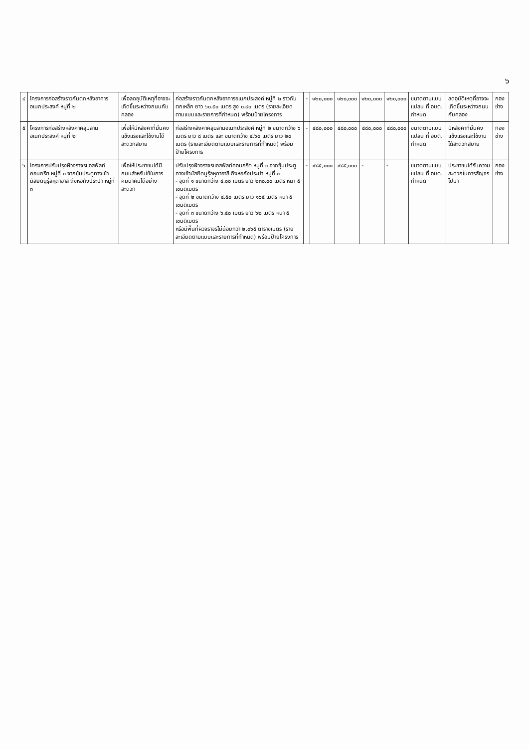๖
| ๔ | โครงการก่อสร้างราวกันตกหลังอาคารอเนกประสงค์ หมู่ที่ ๒ | เพื่อลดอุบัติเหตุที่อาจจะเกิดขึ้นระหว่างถนนกับคลอง | ก่อสร้างราวกันตกหลังอาคารอเนกประสงค์ หมู่ที่ ๒ ราวกันตกเหล็ก ยาว ๖๐.๕๐ เมตร สูง ๐.๙๐ เมตร (รายละเอียดตามแบบและรายการที่กำหนด) พร้อมป้ายโครงการ | - | ๑๒๐,๐๐๐ | ๑๒๐,๐๐๐ | ๑๒๐,๐๐๐ | ๑๒๐,๐๐๐ | ขนาดตามแบบแปลน ที่ อบต. กำหนด | ลดอุบัติเหตุที่อาจจะเกิดขึ้นระหว่างถนนกับคลอง | กองช่าง |
| ๕ | โครงการก่อสร้างหลังคาคลุมลานอเนกประสงค์ หมู่ที่ ๒ | เพื่อให้มีหลังคาที่มั่นคงแข็งแรงและใช้งานได้สะดวกสบาย | ก่อสร้างหลังคาคลุมลานอเนกประสงค์ หมู่ที่ ๒ ขนาดกว้าง ๖ เมตร ยาว ๘ เมตร และ ขนาดกว้าง ๔.๖๐ เมตร ยาว ๒๐ เมตร (รายละเอียดตามแบบและรายการที่กำหนด) พร้อมป้ายโครงการ | - | ๔๘๐,๐๐๐ | ๔๘๐,๐๐๐ | ๔๘๐,๐๐๐ | ๔๘๐,๐๐๐ | ขนาดตามแบบแปลน ที่ อบต. กำหนด | มีหลังคาที่มั่นคงแข็งแรงและใช้งานได้สะดวกสบาย | กองช่าง |
| ๖ | โครงการปรับปรุงผิวจราจรแอสฟัลท์คอนกรีต หมู่ที่ ๓ จากซุ้มประตูทางเข้ามัสยิดนูรุ้ลหุดาอาลี ถึงหอถังประปา หมู่ที่ ๓ | เพื่อให้ประชาชนได้มีถนนสำหรับใช้ในการคมนาคมได้อย่างสะดวก | ปรับปรุงผิวจราจรแอสฟัลท์คอนกรีต หมู่ที่ ๓ จากซุ้มประตูทางเข้ามัสยิดนูรุ้ลหุดาอาลี ถึงหอถังประปา หมู่ที่ ๓ - จุดที่ ๑ ขนาดกว้าง ๔.๐๐ เมตร ยาว ๒๓๐.๐๐ เมตร หนา ๕ เซนติเมตร - จุดที่ ๒ ขนาดกว้าง ๔.๕๐ เมตร ยาว ๑๖๕ เมตร หนา ๕ เซนติเมตร - จุดที่ ๓ ขนาดกว้าง ๖.๕๐ เมตร ยาว ๖๒ เมตร หนา ๕ เซนติเมตร หรือมีพื้นที่ผิวจราจรไม่น้อยกว่า ๒,๐๖๕ ตารางเมตร (รายละเอียดตามแบบและรายการที่กำหนด) พร้อมป้ายโครงการ | - | ๙๘๕,๐๐๐ | ๙๘๕,๐๐๐ | - | - | ขนาดตามแบบแปลน ที่ อบต. กำหนด | ประชาชนได้รับความสะดวกในการสัญจรไปมา | กองช่าง |